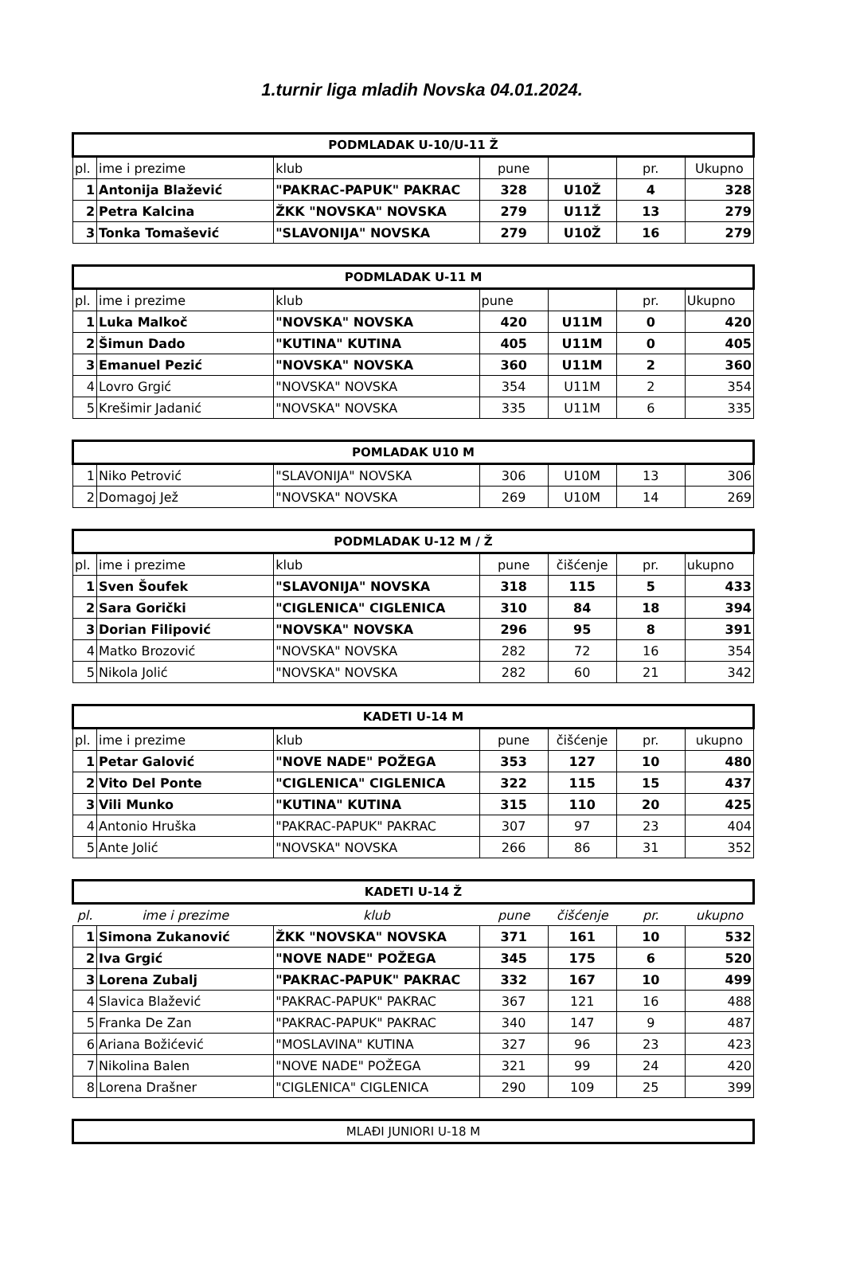1.turnir liga mladih Novska 04.01.2024.
| PODMLADAK U-10/U-11 Ž | | | | | | |
| --- | --- | --- | --- | --- | --- | --- |
| pl. | ime i prezime | klub | pune | | pr. | Ukupno |
| 1 | Antonija Blažević | "PAKRAC-PAPUK" PAKRAC | 328 | U10Ž | 4 | 328 |
| 2 | Petra Kalcina | ŽKK "NOVSKA" NOVSKA | 279 | U11Ž | 13 | 279 |
| 3 | Tonka Tomašević | "SLAVONIJA" NOVSKA | 279 | U10Ž | 16 | 279 |
| PODMLADAK U-11 M | | | | | | |
| --- | --- | --- | --- | --- | --- | --- |
| pl. | ime i prezime | klub | pune | | pr. | Ukupno |
| 1 | Luka Malkoč | "NOVSKA" NOVSKA | 420 | U11M | 0 | 420 |
| 2 | Šimun Dado | "KUTINA" KUTINA | 405 | U11M | 0 | 405 |
| 3 | Emanuel Pezić | "NOVSKA" NOVSKA | 360 | U11M | 2 | 360 |
| 4 | Lovro Grgić | "NOVSKA" NOVSKA | 354 | U11M | 2 | 354 |
| 5 | Krešimir Jadanić | "NOVSKA" NOVSKA | 335 | U11M | 6 | 335 |
| POMLADAK U10 M | | | | | | |
| --- | --- | --- | --- | --- | --- | --- |
| 1 | Niko Petrović | "SLAVONIJA" NOVSKA | 306 | U10M | 13 | 306 |
| 2 | Domagoj Jež | "NOVSKA" NOVSKA | 269 | U10M | 14 | 269 |
| PODMLADAK U-12 M / Ž | | | | | | |
| --- | --- | --- | --- | --- | --- | --- |
| pl. | ime i prezime | klub | pune | čišćenje | pr. | ukupno |
| 1 | Sven Šoufek | "SLAVONIJA" NOVSKA | 318 | 115 | 5 | 433 |
| 2 | Sara Gorički | "CIGLENICA" CIGLENICA | 310 | 84 | 18 | 394 |
| 3 | Dorian Filipović | "NOVSKA" NOVSKA | 296 | 95 | 8 | 391 |
| 4 | Matko Brozović | "NOVSKA" NOVSKA | 282 | 72 | 16 | 354 |
| 5 | Nikola Jolić | "NOVSKA" NOVSKA | 282 | 60 | 21 | 342 |
| KADETI U-14 M | | | | | | |
| --- | --- | --- | --- | --- | --- | --- |
| pl. | ime i prezime | klub | pune | čišćenje | pr. | ukupno |
| 1 | Petar Galović | "NOVE NADE" POŽEGA | 353 | 127 | 10 | 480 |
| 2 | Vito Del Ponte | "CIGLENICA" CIGLENICA | 322 | 115 | 15 | 437 |
| 3 | Vili Munko | "KUTINA" KUTINA | 315 | 110 | 20 | 425 |
| 4 | Antonio Hruška | "PAKRAC-PAPUK" PAKRAC | 307 | 97 | 23 | 404 |
| 5 | Ante Jolić | "NOVSKA" NOVSKA | 266 | 86 | 31 | 352 |
| KADETI U-14 Ž | | | | | | |
| --- | --- | --- | --- | --- | --- | --- |
| pl. | ime i prezime | klub | pune | čišćenje | pr. | ukupno |
| 1 | Simona Zukanović | ŽKK "NOVSKA" NOVSKA | 371 | 161 | 10 | 532 |
| 2 | Iva Grgić | "NOVE NADE" POŽEGA | 345 | 175 | 6 | 520 |
| 3 | Lorena Zubalj | "PAKRAC-PAPUK" PAKRAC | 332 | 167 | 10 | 499 |
| 4 | Slavica Blažević | "PAKRAC-PAPUK" PAKRAC | 367 | 121 | 16 | 488 |
| 5 | Franka De Zan | "PAKRAC-PAPUK" PAKRAC | 340 | 147 | 9 | 487 |
| 6 | Ariana Božićević | "MOSLAVINA" KUTINA | 327 | 96 | 23 | 423 |
| 7 | Nikolina Balen | "NOVE NADE" POŽEGA | 321 | 99 | 24 | 420 |
| 8 | Lorena Drašner | "CIGLENICA" CIGLENICA | 290 | 109 | 25 | 399 |
| MLAĐI JUNIORI U-18 M |
| --- |